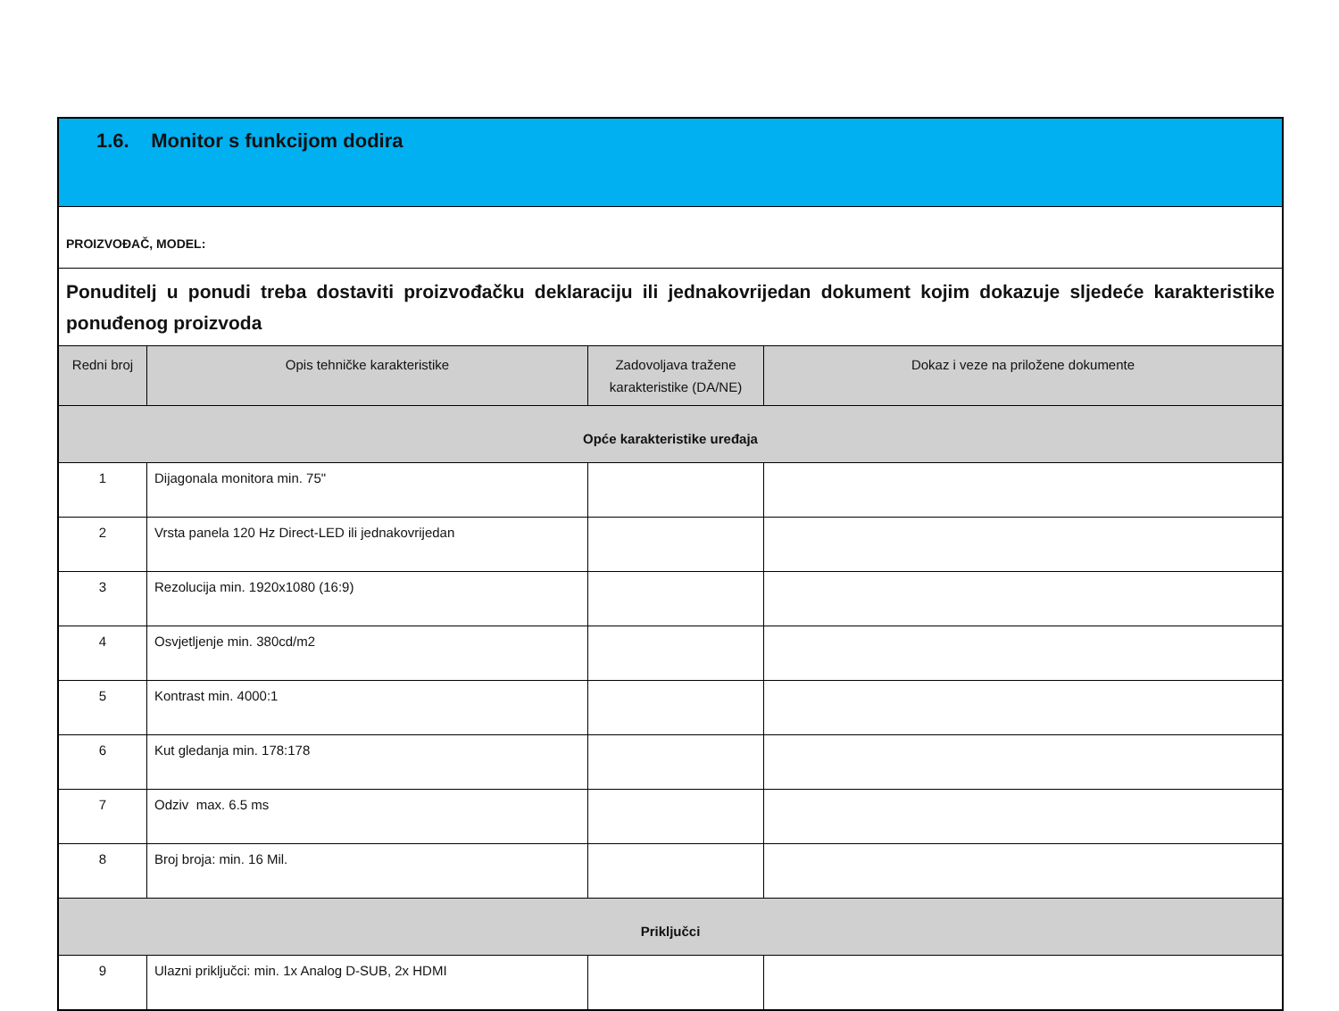| 1.6. Monitor s funkcijom dodira | | | |
| --- | --- | --- | --- |
| PROIZVOĐAČ, MODEL: | | | |
| Ponuditelj u ponudi treba dostaviti proizvođačku deklaraciju ili jednakovrijedan dokument kojim dokazuje sljedeće karakteristike ponuđenog proizvoda | | | |
| Redni broj | Opis tehničke karakteristike | Zadovoljava tražene karakteristike (DA/NE) | Dokaz i veze na priložene dokumente |
| Opće karakteristike uređaja | | | |
| 1 | Dijagonala monitora min. 75" | | |
| 2 | Vrsta panela 120 Hz Direct-LED ili jednakovrijedan | | |
| 3 | Rezolucija min. 1920x1080 (16:9) | | |
| 4 | Osvjetljenje min. 380cd/m2 | | |
| 5 | Kontrast min. 4000:1 | | |
| 6 | Kut gledanja min. 178:178 | | |
| 7 | Odziv max. 6.5 ms | | |
| 8 | Broj broja: min. 16 Mil. | | |
| Priključci | | | |
| 9 | Ulazni priključci: min. 1x Analog D-SUB, 2x HDMI | | |